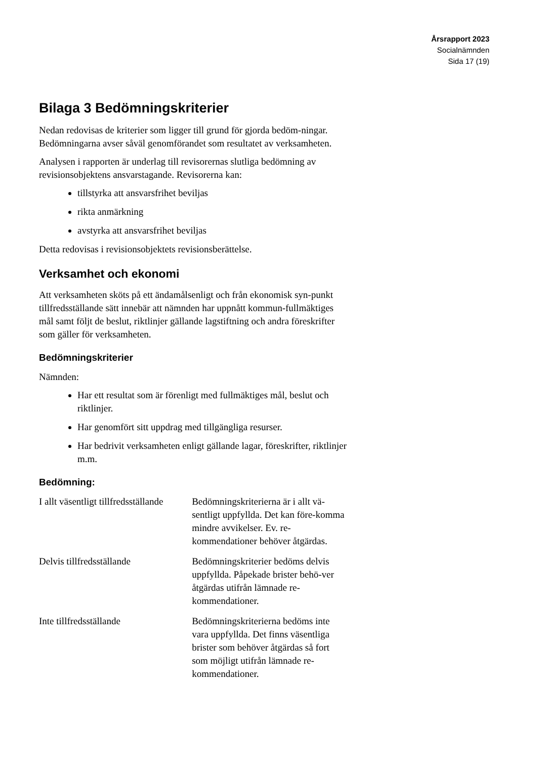Årsrapport 2023
Socialnämnden
Sida 17 (19)
Bilaga 3 Bedömningskriterier
Nedan redovisas de kriterier som ligger till grund för gjorda bedöm-ningar. Bedömningarna avser såväl genomförandet som resultatet av verksamheten.
Analysen i rapporten är underlag till revisorernas slutliga bedömning av revisionsobjektens ansvarstagande. Revisorerna kan:
tillstyrka att ansvarsfrihet beviljas
rikta anmärkning
avstyrka att ansvarsfrihet beviljas
Detta redovisas i revisionsobjektets revisionsberättelse.
Verksamhet och ekonomi
Att verksamheten sköts på ett ändamålsenligt och från ekonomisk syn-punkt tillfredsställande sätt innebär att nämnden har uppnått kommun-fullmäktiges mål samt följt de beslut, riktlinjer gällande lagstiftning och andra föreskrifter som gäller för verksamheten.
Bedömningskriterier
Nämnden:
Har ett resultat som är förenligt med fullmäktiges mål, beslut och riktlinjer.
Har genomfört sitt uppdrag med tillgängliga resurser.
Har bedrivit verksamheten enligt gällande lagar, föreskrifter, riktlinjer m.m.
Bedömning:
| I allt väsentligt tillfredsställande | Bedömningskriterierna är i allt vä-sentligt uppfyllda. Det kan före-komma mindre avvikelser. Ev. re-kommendationer behöver åtgärdas. |
| Delvis tillfredsställande | Bedömningskriterier bedöms delvis uppfyllda. Påpekade brister behö-ver åtgärdas utifrån lämnade re-kommendationer. |
| Inte tillfredsställande | Bedömningskriterierna bedöms inte vara uppfyllda. Det finns väsentliga brister som behöver åtgärdas så fort som möjligt utifrån lämnade re-kommendationer. |